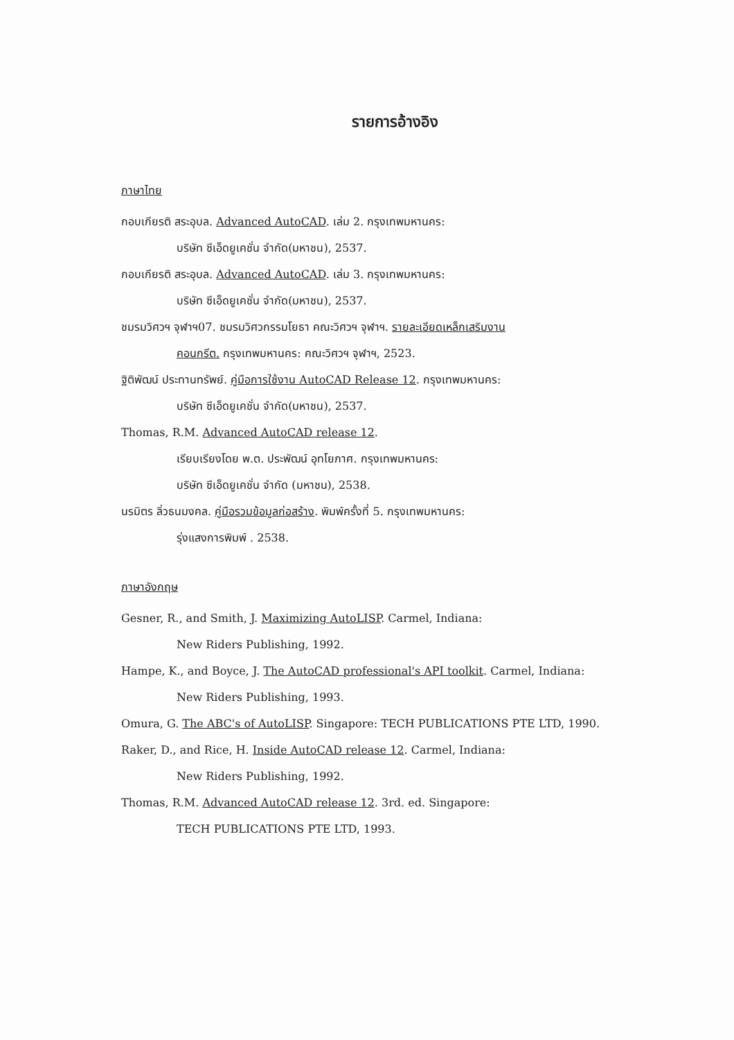รายการอ้างอิง
ภาษาไทย
กอบเกียรติ สระอุบล. Advanced AutoCAD. เล่ม 2. กรุงเทพมหานคร:
บริษัท ซีเอ็ดยูเคชั่น จำกัด(มหาชน), 2537.
กอบเกียรติ สระอุบล. Advanced AutoCAD. เล่ม 3. กรุงเทพมหานคร:
บริษัท ซีเอ็ดยูเคชั่น จำกัด(มหาชน), 2537.
ชมรมวิศวฯ จุฬาฯ07. ชมรมวิศวกรรมโยธา คณะวิศวฯ จุฬาฯ. รายละเอียดเหล็กเสริมงาน
คอนกรีต. กรุงเทพมหานคร: คณะวิศวฯ จุฬาฯ, 2523.
ฐิติพัฒน์ ประทานทรัพย์. คู่มือการใช้งาน AutoCAD Release 12. กรุงเทพมหานคร:
บริษัท ซีเอ็ดยูเคชั่น จำกัด(มหาชน), 2537.
Thomas, R.M. Advanced AutoCAD release 12.
เรียบเรียงโดย พ.ต. ประพัฒน์ อุทโยภาศ. กรุงเทพมหานคร:
บริษัท ซีเอ็ดยูเคชั่น จำกัด (มหาชน), 2538.
นรมิตร ลิ่วธนมงคล. คู่มือรวมข้อมูลก่อสร้าง. พิมพ์ครั้งที่ 5. กรุงเทพมหานคร:
รุ่งแสงการพิมพ์ . 2538.
ภาษาอังกฤษ
Gesner, R., and Smith, J. Maximizing AutoLISP. Carmel, Indiana:
New Riders Publishing, 1992.
Hampe, K., and Boyce, J. The AutoCAD professional's API toolkit. Carmel, Indiana:
New Riders Publishing, 1993.
Omura, G. The ABC's of AutoLISP. Singapore: TECH PUBLICATIONS PTE LTD, 1990.
Raker, D., and Rice, H. Inside AutoCAD release 12. Carmel, Indiana:
New Riders Publishing, 1992.
Thomas, R.M. Advanced AutoCAD release 12. 3rd. ed. Singapore:
TECH PUBLICATIONS PTE LTD, 1993.